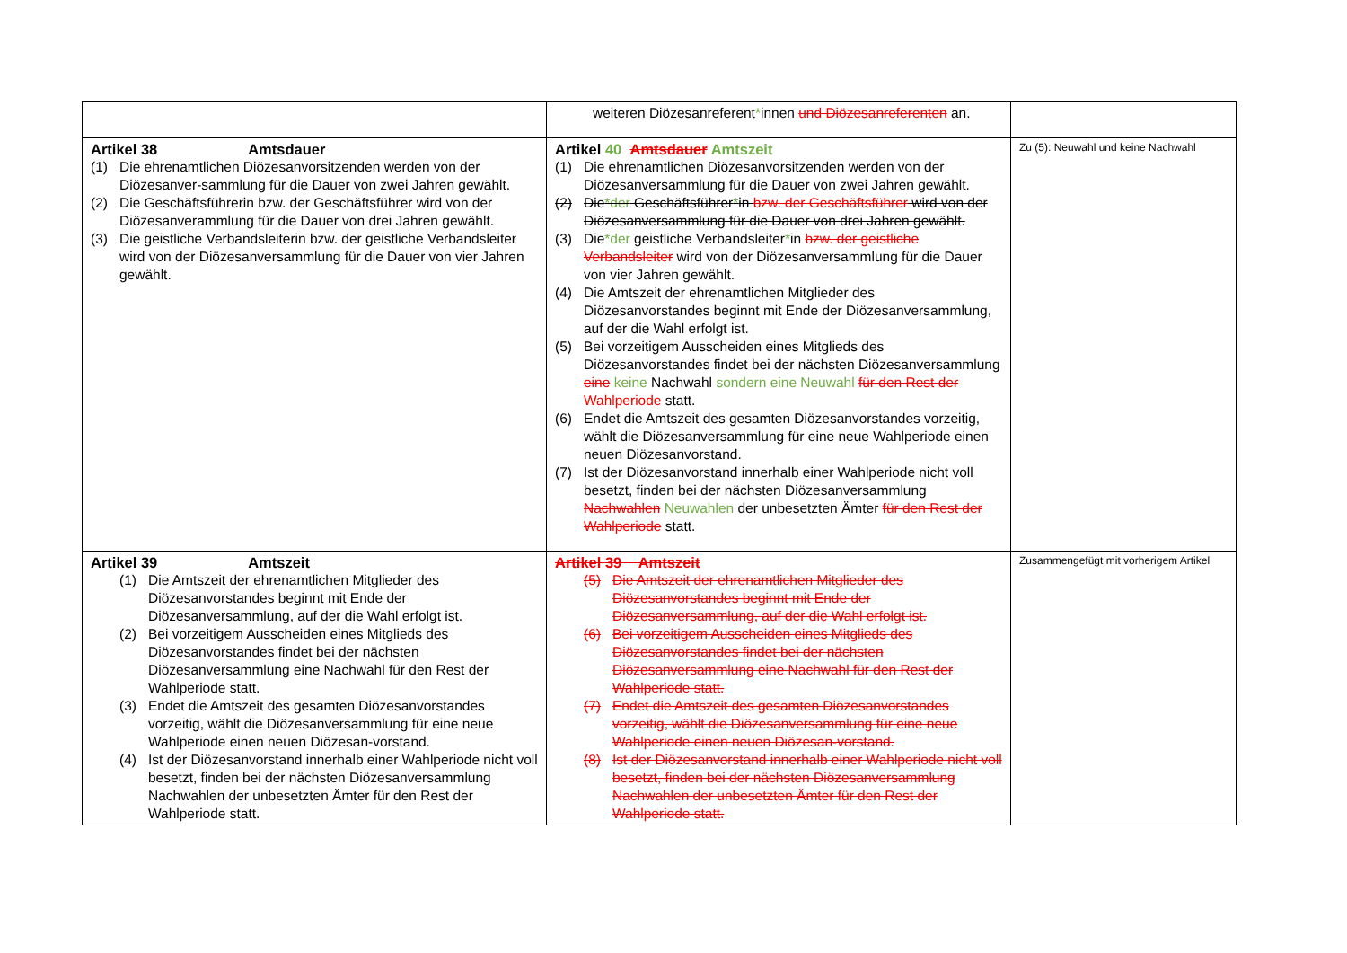| | weiteren Diözesanreferent * innen und Diözesanreferenten an. | |
| Artikel 38 Amtsdauer (1) Die ehrenamtlichen Diözesanvorsitzenden werden von der Diözesanver-sammlung für die Dauer von zwei Jahren gewählt. (2) Die Geschäftsführerin bzw. der Geschäftsführer wird von der Diözesanverammlung für die Dauer von drei Jahren gewählt. (3) Die geistliche Verbandsleiterin bzw. der geistliche Verbandsleiter wird von der Diözesanversammlung für die Dauer von vier Jahren gewählt. | Artikel 40 Amtsdauer Amtszeit (1) Die ehrenamtlichen Diözesanvorsitzenden werden von der Diözesanversammlung für die Dauer von zwei Jahren gewählt. (2) Die *der Geschäftsführer * in bzw. der Geschäftsführer wird von der Diözesanversammlung für die Dauer von drei Jahren gewählt. (3) Die *der geistliche Verbandsleiter * in bzw. der geistliche Verbandsleiter wird von der Diözesanversammlung für die Dauer von vier Jahren gewählt. (4) Die Amtszeit der ehrenamtlichen Mitglieder des Diözesanvorstandes beginnt mit Ende der Diözesanversammlung, auf der die Wahl erfolgt ist. (5) Bei vorzeitigem Ausscheiden eines Mitglieds des Diözesanvorstandes findet bei der nächsten Diözesanversammlung eine keine Nachwahl sondern eine Neuwahl für den Rest der Wahlperiode statt. (6) Endet die Amtszeit des gesamten Diözesanvorstandes vorzeitig, wählt die Diözesanversammlung für eine neue Wahlperiode einen neuen Diözesanvorstand. (7) Ist der Diözesanvorstand innerhalb einer Wahlperiode nicht voll besetzt, finden bei der nächsten Diözesanversammlung Nachwahlen Neuwahlen der unbesetzten Ämter für den Rest der Wahlperiode statt. | Zu (5): Neuwahl und keine Nachwahl |
| Artikel 39 Amtszeit (1) Die Amtszeit der ehrenamtlichen Mitglieder des Diözesanvorstandes beginnt mit Ende der Diözesanversammlung, auf der die Wahl erfolgt ist. (2) Bei vorzeitigem Ausscheiden eines Mitglieds des Diözesanvorstandes findet bei der nächsten Diözesanversammlung eine Nachwahl für den Rest der Wahlperiode statt. (3) Endet die Amtszeit des gesamten Diözesanvorstandes vorzeitig, wählt die Diözesanversammlung für eine neue Wahlperiode einen neuen Diözesan-vorstand. (4) Ist der Diözesanvorstand innerhalb einer Wahlperiode nicht voll besetzt, finden bei der nächsten Diözesanversammlung Nachwahlen der unbesetzten Ämter für den Rest der Wahlperiode statt. | Artikel 39 Amtszeit (5) Die Amtszeit der ehrenamtlichen Mitglieder des Diözesanvorstandes beginnt mit Ende der Diözesanversammlung, auf der die Wahl erfolgt ist. (6) Bei vorzeitigem Ausscheiden eines Mitglieds des Diözesanvorstandes findet bei der nächsten Diözesanversammlung eine Nachwahl für den Rest der Wahlperiode statt. (7) Endet die Amtszeit des gesamten Diözesanvorstandes vorzeitig, wählt die Diözesanversammlung für eine neue Wahlperiode einen neuen Diözesan-vorstand. (8) Ist der Diözesanvorstand innerhalb einer Wahlperiode nicht voll besetzt, finden bei der nächsten Diözesanversammlung Nachwahlen der unbesetzten Ämter für den Rest der Wahlperiode statt. | Zusammengefügt mit vorherigem Artikel |